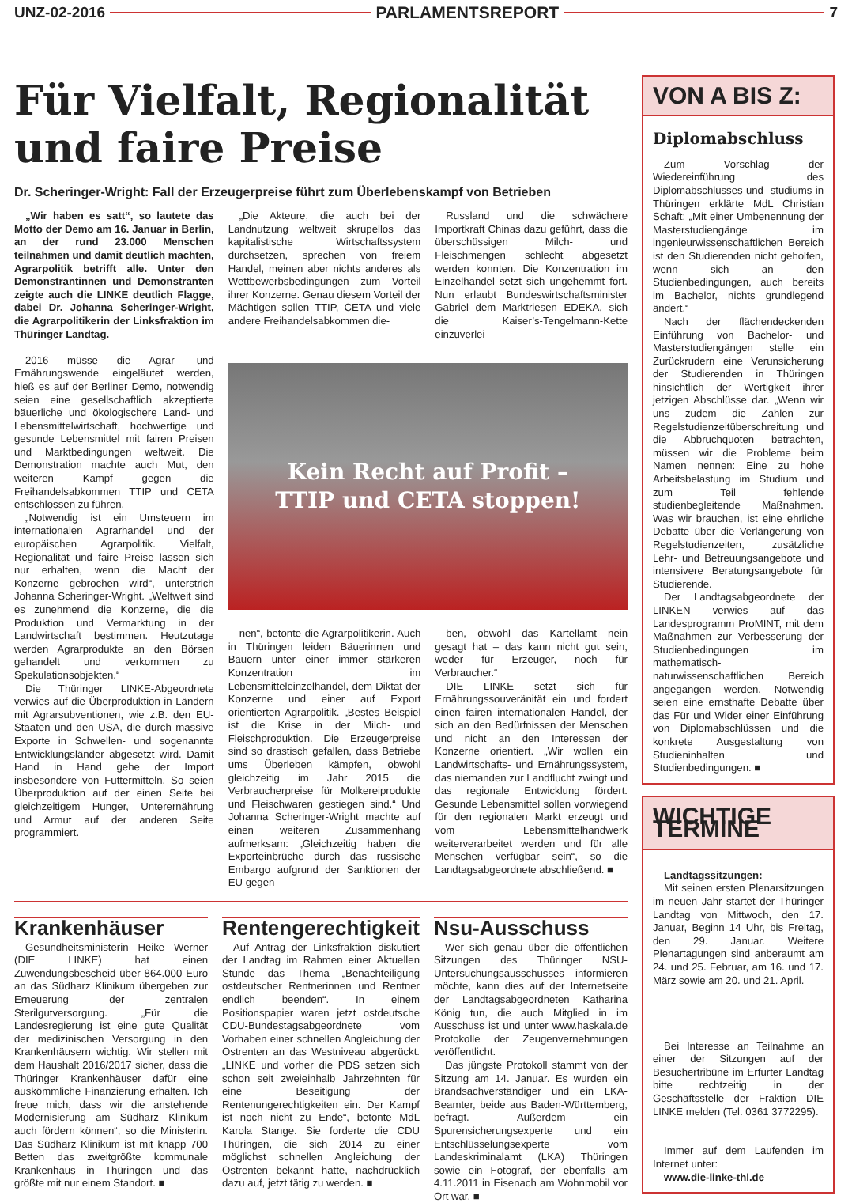UNZ-02-2016 PARLAMENTSREPORT 7
Für Vielfalt, Regionalität und faire Preise
Dr. Scheringer-Wright: Fall der Erzeugerpreise führt zum Überlebenskampf von Betrieben
„Wir haben es satt“, so lautete das Motto der Demo am 16. Januar in Berlin, an der rund 23.000 Menschen teilnahmen und damit deutlich machten, Agrarpolitik betrifft alle. Unter den Demonstrantinnen und Demonstranten zeigte auch die LINKE deutlich Flagge, dabei Dr. Johanna Scheringer-Wright, die Agrarpolitikerin der Linksfraktion im Thüringer Landtag.
2016 müsse die Agrar- und Ernährungswende eingeläutet werden, hieß es auf der Berliner Demo, notwendig seien eine gesellschaftlich akzeptierte bäuerliche und ökologischere Land- und Lebensmittelwirtschaft, hochwertige und gesunde Lebensmittel mit fairen Preisen und Marktbedingungen weltweit. Die Demonstration machte auch Mut, den weiteren Kampf gegen die Freihandelsabkommen TTIP und CETA entschlossen zu führen.
„Notwendig ist ein Umsteuern im internationalen Agrarhandel und der europäischen Agrarpolitik. Vielfalt, Regionalität und faire Preise lassen sich nur erhalten, wenn die Macht der Konzerne gebrochen wird“, unterstrich Johanna Scheringer-Wright. „Weltweit sind es zunehmend die Konzerne, die die Produktion und Vermarktung in der Landwirtschaft bestimmen. Heutzutage werden Agrarprodukte an den Börsen gehandelt und verkommen zu Spekulationsobjekten.“
Die Thüringer LINKE-Abgeordnete verwies auf die Überproduktion in Ländern mit Agrarsubventionen, wie z.B. den EU-Staaten und den USA, die durch massive Exporte in Schwellen- und sogenannte Entwicklungsländer abgesetzt wird. Damit Hand in Hand gehe der Import insbesondere von Futtermitteln. So seien Überproduktion auf der einen Seite bei gleichzeitigem Hunger, Unterernährung und Armut auf der anderen Seite programmiert.
„Die Akteure, die auch bei der Landnutzung weltweit skrupellos das kapitalistische Wirtschaftssystem durchsetzen, sprechen von freiem Handel, meinen aber nichts anderes als Wettbewerbsbedingungen zum Vorteil ihrer Konzerne. Genau diesem Vorteil der Mächtigen sollen TTIP, CETA und viele andere Freihandelsabkommen die-
Russland und die schwächere Importkraft Chinas dazu geführt, dass die überschüssigen Milch- und Fleischmengen schlecht abgesetzt werden konnten. Die Konzentration im Einzelhandel setzt sich ungehemmt fort. Nun erlaubt Bundeswirtschaftsminister Gabriel dem Marktriesen EDEKA, sich die Kaiser’s-Tengelmann-Kette einzuverlei-
Kein Recht auf Profit –
TTIP und CETA stoppen!
nen“, betonte die Agrarpolitikerin. Auch in Thüringen leiden Bäuerinnen und Bauern unter einer immer stärkeren Konzentration im Lebensmitteleinzelhandel, dem Diktat der Konzerne und einer auf Export orientierten Agrarpolitik. „Bestes Beispiel ist die Krise in der Milch- und Fleischproduktion. Die Erzeugerpreise sind so drastisch gefallen, dass Betriebe ums Überleben kämpfen, obwohl gleichzeitig im Jahr 2015 die Verbraucherpreise für Molkereiprodukte und Fleischwaren gestiegen sind.“ Und Johanna Scheringer-Wright machte auf einen weiteren Zusammenhang aufmerksam: „Gleichzeitig haben die Exporteinbrüche durch das russische Embargo aufgrund der Sanktionen der EU gegen
ben, obwohl das Kartellamt nein gesagt hat – das kann nicht gut sein, weder für Erzeuger, noch für Verbraucher.“
DIE LINKE setzt sich für Ernährungssouveränität ein und fordert einen fairen internationalen Handel, der sich an den Bedürfnissen der Menschen und nicht an den Interessen der Konzerne orientiert. „Wir wollen ein Landwirtschafts- und Ernährungssystem, das niemanden zur Landflucht zwingt und das regionale Entwicklung fördert. Gesunde Lebensmittel sollen vorwiegend für den regionalen Markt erzeugt und vom Lebensmittelhandwerk weiterverarbeitet werden und für alle Menschen verfügbar sein“, so die Landtagsabgeordnete abschließend. ■
Krankenhäuser
Gesundheitsministerin Heike Werner (DIE LINKE) hat einen Zuwendungsbescheid über 864.000 Euro an das Südharz Klinikum übergeben zur Erneuerung der zentralen Sterilgutversorgung. „Für die Landesregierung ist eine gute Qualität der medizinischen Versorgung in den Krankenhäusern wichtig. Wir stellen mit dem Haushalt 2016/2017 sicher, dass die Thüringer Krankenhäuser dafür eine auskömmliche Finanzierung erhalten. Ich freue mich, dass wir die anstehende Modernisierung am Südharz Klinikum auch fördern können“, so die Ministerin. Das Südharz Klinikum ist mit knapp 700 Betten das zweitgrößte kommunale Krankenhaus in Thüringen und das größte mit nur einem Standort. ■
Rentengerechtigkeit
Auf Antrag der Linksfraktion diskutiert der Landtag im Rahmen einer Aktuellen Stunde das Thema „Benachteiligung ostdeutscher Rentnerinnen und Rentner endlich beenden“. In einem Positionspapier waren jetzt ostdeutsche CDU-Bundestagsabgeordnete vom Vorhaben einer schnellen Angleichung der Ostrenten an das Westniveau abgerückt. „LINKE und vorher die PDS setzen sich schon seit zweieinhalb Jahrzehnten für eine Beseitigung der Rentenungerechtigkeiten ein. Der Kampf ist noch nicht zu Ende“, betonte MdL Karola Stange. Sie forderte die CDU Thüringen, die sich 2014 zu einer möglichst schnellen Angleichung der Ostrenten bekannt hatte, nachdrücklich dazu auf, jetzt tätig zu werden. ■
Nsu-Ausschuss
Wer sich genau über die öffentlichen Sitzungen des Thüringer NSU-Untersuchungsausschusses informieren möchte, kann dies auf der Internetseite der Landtagsabgeordneten Katharina König tun, die auch Mitglied in im Ausschuss ist und unter www.haskala.de Protokolle der Zeugenvernehmungen veröffentlicht.
Das jüngste Protokoll stammt von der Sitzung am 14. Januar. Es wurden ein Brandsachverständiger und ein LKA-Beamter, beide aus Baden-Württemberg, befragt. Außerdem ein Spurensicherungsexperte und ein Entschlüsselungsexperte vom Landeskriminalamt (LKA) Thüringen sowie ein Fotograf, der ebenfalls am 4.11.2011 in Eisenach am Wohnmobil vor Ort war. ■
VON A BIS Z:
Diplomabschluss
Zum Vorschlag der Wiedereinführung des Diplomabschlusses und -studiums in Thüringen erklärte MdL Christian Schaft: „Mit einer Umbenennung der Masterstudiengänge im ingenieurwissenschaftlichen Bereich ist den Studierenden nicht geholfen, wenn sich an den Studienbedingungen, auch bereits im Bachelor, nichts grundlegend ändert.“
Nach der flächendeckenden Einführung von Bachelor- und Masterstudiengängen stelle ein Zurückrudern eine Verunsicherung der Studierenden in Thüringen hinsichtlich der Wertigkeit ihrer jetzigen Abschlüsse dar. „Wenn wir uns zudem die Zahlen zur Regelstudienzeitüberschreitung und die Abbruchquoten betrachten, müssen wir die Probleme beim Namen nennen: Eine zu hohe Arbeitsbelastung im Studium und zum Teil fehlende studienbegleitende Maßnahmen. Was wir brauchen, ist eine ehrliche Debatte über die Verlängerung von Regelstudienzeiten, zusätzliche Lehr- und Betreuungsangebote und intensivere Beratungsangebote für Studierende.
Der Landtagsabgeordnete der LINKEN verwies auf das Landesprogramm ProMINT, mit dem Maßnahmen zur Verbesserung der Studienbedingungen im mathematisch-naturwissenschaftlichen Bereich angegangen werden. Notwendig seien eine ernsthafte Debatte über das Für und Wider einer Einführung von Diplomabschlüssen und die konkrete Ausgestaltung von Studieninhalten und Studienbedingungen. ■
WICHTIGE TERMINE
Landtagssitzungen:
Mit seinen ersten Plenarsitzungen im neuen Jahr startet der Thüringer Landtag von Mittwoch, den 17. Januar, Beginn 14 Uhr, bis Freitag, den 29. Januar. Weitere Plenartagungen sind anberaumt am 24. und 25. Februar, am 16. und 17. März sowie am 20. und 21. April.
Bei Interesse an Teilnahme an einer der Sitzungen auf der Besuchertribüne im Erfurter Landtag bitte rechtzeitig in der Geschäftsstelle der Fraktion DIE LINKE melden (Tel. 0361 3772295).
Immer auf dem Laufenden im Internet unter:
www.die-linke-thl.de